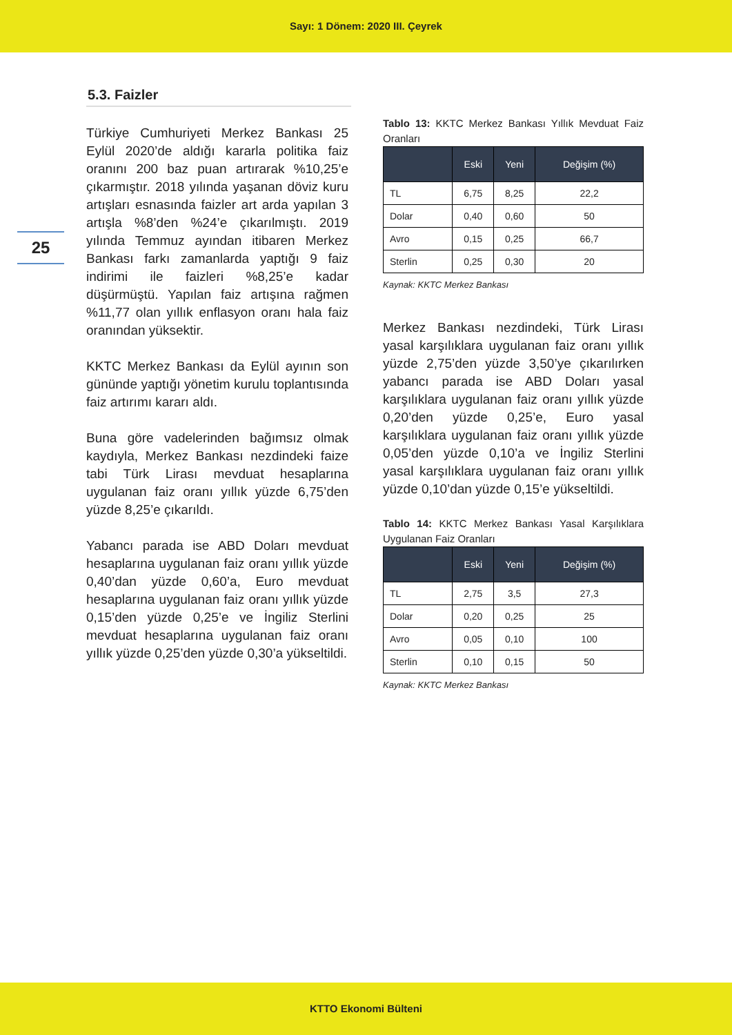Sayı: 1 Dönem: 2020 III. Çeyrek
25
5.3. Faizler
Türkiye Cumhuriyeti Merkez Bankası 25 Eylül 2020’de aldığı kararla politika faiz oranını 200 baz puan artırarak %10,25’e çıkarmıştır. 2018 yılında yaşanan döviz kuru artışları esnasında faizler art arda yapılan 3 artışla %8’den %24’e çıkarılmıştı. 2019 yılında Temmuz ayından itibaren Merkez Bankası farkı zamanlarda yaptığı 9 faiz indirimi ile faizleri %8,25’e kadar düşürmüştü. Yapılan faiz artışına rağmen %11,77 olan yıllık enflasyon oranı hala faiz oranından yüksektir.
KKTC Merkez Bankası da Eylül ayının son gününde yaptığı yönetim kurulu toplantısında faiz artırımı kararı aldı.
Buna göre vadelerinden bağımsız olmak kaydıyla, Merkez Bankası nezdindeki faize tabi Türk Lirası mevduat hesaplarına uygulanan faiz oranı yıllık yüzde 6,75’den yüzde 8,25’e çıkarıldı.
Yabancı parada ise ABD Doları mevduat hesaplarına uygulanan faiz oranı yıllık yüzde 0,40’dan yüzde 0,60’a, Euro mevduat hesaplarına uygulanan faiz oranı yıllık yüzde 0,15’den yüzde 0,25’e ve İngiliz Sterlini mevduat hesaplarına uygulanan faiz oranı yıllık yüzde 0,25’den yüzde 0,30’a yükseltildi.
Tablo 13: KKTC Merkez Bankası Yıllık Mevduat Faiz Oranları
| | Eski | Yeni | Değişim (%) |
| --- | --- | --- | --- |
| TL | 6,75 | 8,25 | 22,2 |
| Dolar | 0,40 | 0,60 | 50 |
| Avro | 0,15 | 0,25 | 66,7 |
| Sterlin | 0,25 | 0,30 | 20 |
Kaynak: KKTC Merkez Bankası
Merkez Bankası nezdindeki, Türk Lirası yasal karşılıklara uygulanan faiz oranı yıllık yüzde 2,75’den yüzde 3,50’ye çıkarılırken yabancı parada ise ABD Doları yasal karşılıklara uygulanan faiz oranı yıllık yüzde 0,20’den yüzde 0,25’e, Euro yasal karşılıklara uygulanan faiz oranı yıllık yüzde 0,05’den yüzde 0,10’a ve İngiliz Sterlini yasal karşılıklara uygulanan faiz oranı yıllık yüzde 0,10’dan yüzde 0,15’e yükseltildi.
Tablo 14: KKTC Merkez Bankası Yasal Karşılıklara Uygulanan Faiz Oranları
| | Eski | Yeni | Değişim (%) |
| --- | --- | --- | --- |
| TL | 2,75 | 3,5 | 27,3 |
| Dolar | 0,20 | 0,25 | 25 |
| Avro | 0,05 | 0,10 | 100 |
| Sterlin | 0,10 | 0,15 | 50 |
Kaynak: KKTC Merkez Bankası
KTTO Ekonomi Bülteni